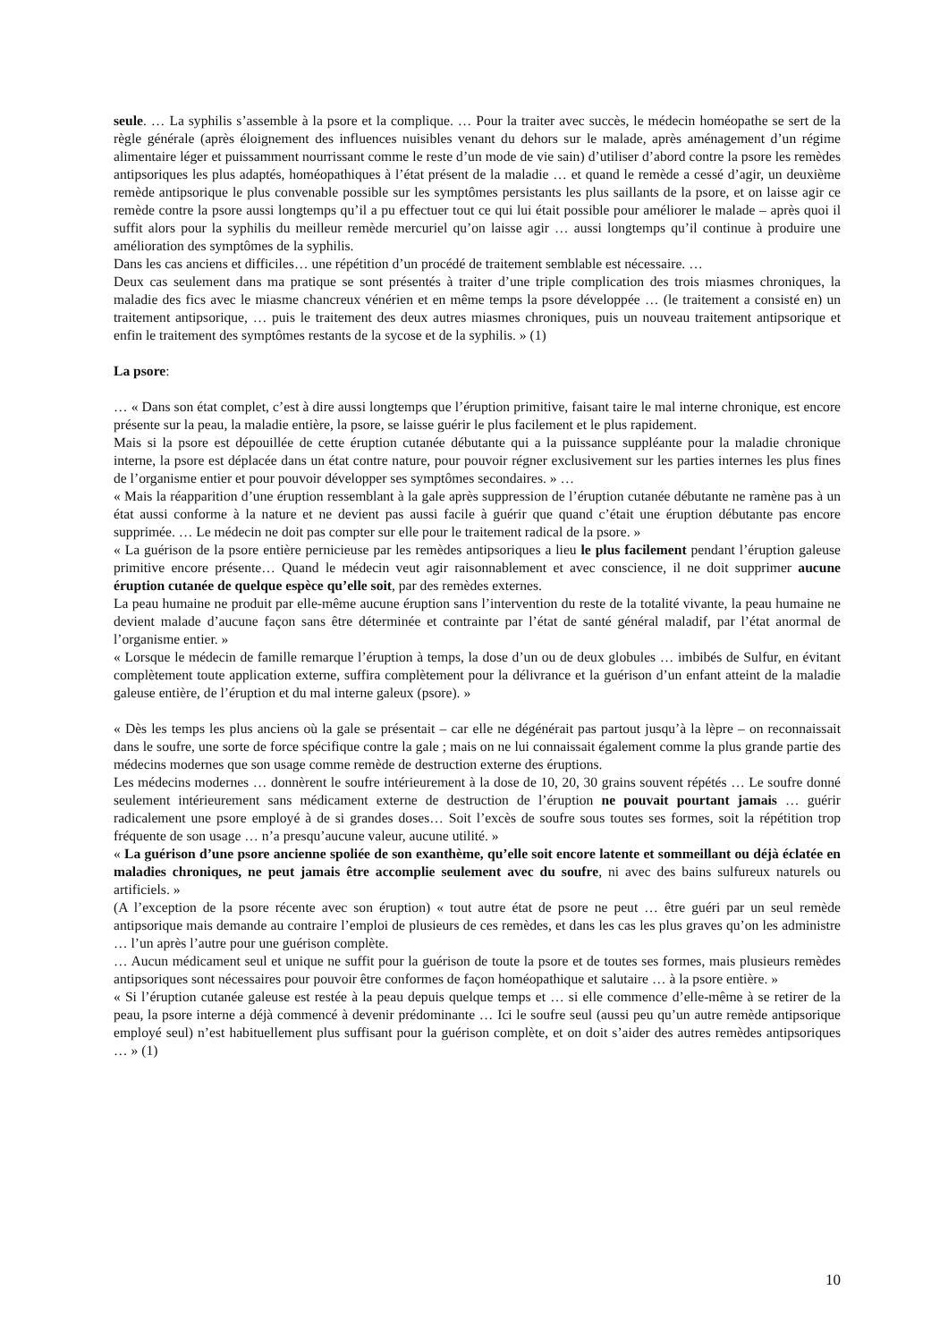seule. … La syphilis s’assemble à la psore et la complique. … Pour la traiter avec succès, le médecin homéopathe se sert de la règle générale (après éloignement des influences nuisibles venant du dehors sur le malade, après aménagement d’un régime alimentaire léger et puissamment nourrissant comme le reste d’un mode de vie sain) d’utiliser d’abord contre la psore les remèdes antipsoriques les plus adaptés, homéopathiques à l’état présent de la maladie … et quand le remède a cessé d’agir, un deuxième remède antipsorique le plus convenable possible sur les symptômes persistants les plus saillants de la psore, et on laisse agir ce remède contre la psore aussi longtemps qu’il a pu effectuer tout ce qui lui était possible pour améliorer le malade – après quoi il suffit alors pour la syphilis du meilleur remède mercuriel qu’on laisse agir … aussi longtemps qu’il continue à produire une amélioration des symptômes de la syphilis.
Dans les cas anciens et difficiles… une répétition d’un procédé de traitement semblable est nécessaire. …
Deux cas seulement dans ma pratique se sont présentés à traiter d’une triple complication des trois miasmes chroniques, la maladie des fics avec le miasme chancreux vénérien et en même temps la psore développée … (le traitement a consisté en) un traitement antipsorique, … puis le traitement des deux autres miasmes chroniques, puis un nouveau traitement antipsorique et enfin le traitement des symptômes restants de la sycose et de la syphilis. » (1)
La psore:
… « Dans son état complet, c’est à dire aussi longtemps que l’éruption primitive, faisant taire le mal interne chronique, est encore présente sur la peau, la maladie entière, la psore, se laisse guérir le plus facilement et le plus rapidement.
Mais si la psore est dépouillée de cette éruption cutanée débutante qui a la puissance suppléante pour la maladie chronique interne, la psore est déplacée dans un état contre nature, pour pouvoir régner exclusivement sur les parties internes les plus fines de l’organisme entier et pour pouvoir développer ses symptômes secondaires. » …
« Mais la réapparition d’une éruption ressemblant à la gale après suppression de l’éruption cutanée débutante ne ramène pas à un état aussi conforme à la nature et ne devient pas aussi facile à guérir que quand c’était une éruption débutante pas encore supprimée. … Le médecin ne doit pas compter sur elle pour le traitement radical de la psore. »
« La guérison de la psore entière pernicieuse par les remèdes antipsoriques a lieu le plus facilement pendant l’éruption galeuse primitive encore présente… Quand le médecin veut agir raisonnablement et avec conscience, il ne doit supprimer aucune éruption cutanée de quelque espèce qu’elle soit, par des remèdes externes.
La peau humaine ne produit par elle-même aucune éruption sans l’intervention du reste de la totalité vivante, la peau humaine ne devient malade d’aucune façon sans être déterminée et contrainte par l’état de santé général maladif, par l’état anormal de l’organisme entier. »
« Lorsque le médecin de famille remarque l’éruption à temps, la dose d’un ou de deux globules … imbibés de Sulfur, en évitant complètement toute application externe, suffira complètement pour la délivrance et la guérison d’un enfant atteint de la maladie galeuse entière, de l’éruption et du mal interne galeux (psore). »
« Dès les temps les plus anciens où la gale se présentait – car elle ne dégénérait pas partout jusqu’à la lèpre – on reconnaissait dans le soufre, une sorte de force spécifique contre la gale ; mais on ne lui connaissait également comme la plus grande partie des médecins modernes que son usage comme remède de destruction externe des éruptions.
Les médecins modernes … donnèrent le soufre intérieurement à la dose de 10, 20, 30 grains souvent répétés … Le soufre donné seulement intérieurement sans médicament externe de destruction de l’éruption ne pouvait pourtant jamais … guérir radicalement une psore employé à de si grandes doses… Soit l’excès de soufre sous toutes ses formes, soit la répétition trop fréquente de son usage … n’a presqu’aucune valeur, aucune utilité. »
« La guérison d’une psore ancienne spoliée de son exanthème, qu’elle soit encore latente et sommeillant ou déjà éclatée en maladies chroniques, ne peut jamais être accomplie seulement avec du soufre, ni avec des bains sulfureux naturels ou artificiels. »
(A l’exception de la psore récente avec son éruption) « tout autre état de psore ne peut … être guéri par un seul remède antipsorique mais demande au contraire l’emploi de plusieurs de ces remèdes, et dans les cas les plus graves qu’on les administre … l’un après l’autre pour une guérison complète.
… Aucun médicament seul et unique ne suffit pour la guérison de toute la psore et de toutes ses formes, mais plusieurs remèdes antipsoriques sont nécessaires pour pouvoir être conformes de façon homéopathique et salutaire … à la psore entière. »
« Si l’éruption cutanée galeuse est restée à la peau depuis quelque temps et … si elle commence d’elle-même à se retirer de la peau, la psore interne a déjà commencé à devenir prédominante … Ici le soufre seul (aussi peu qu’un autre remède antipsorique employé seul) n’est habituellement plus suffisant pour la guérison complète, et on doit s’aider des autres remèdes antipsoriques … » (1)
10